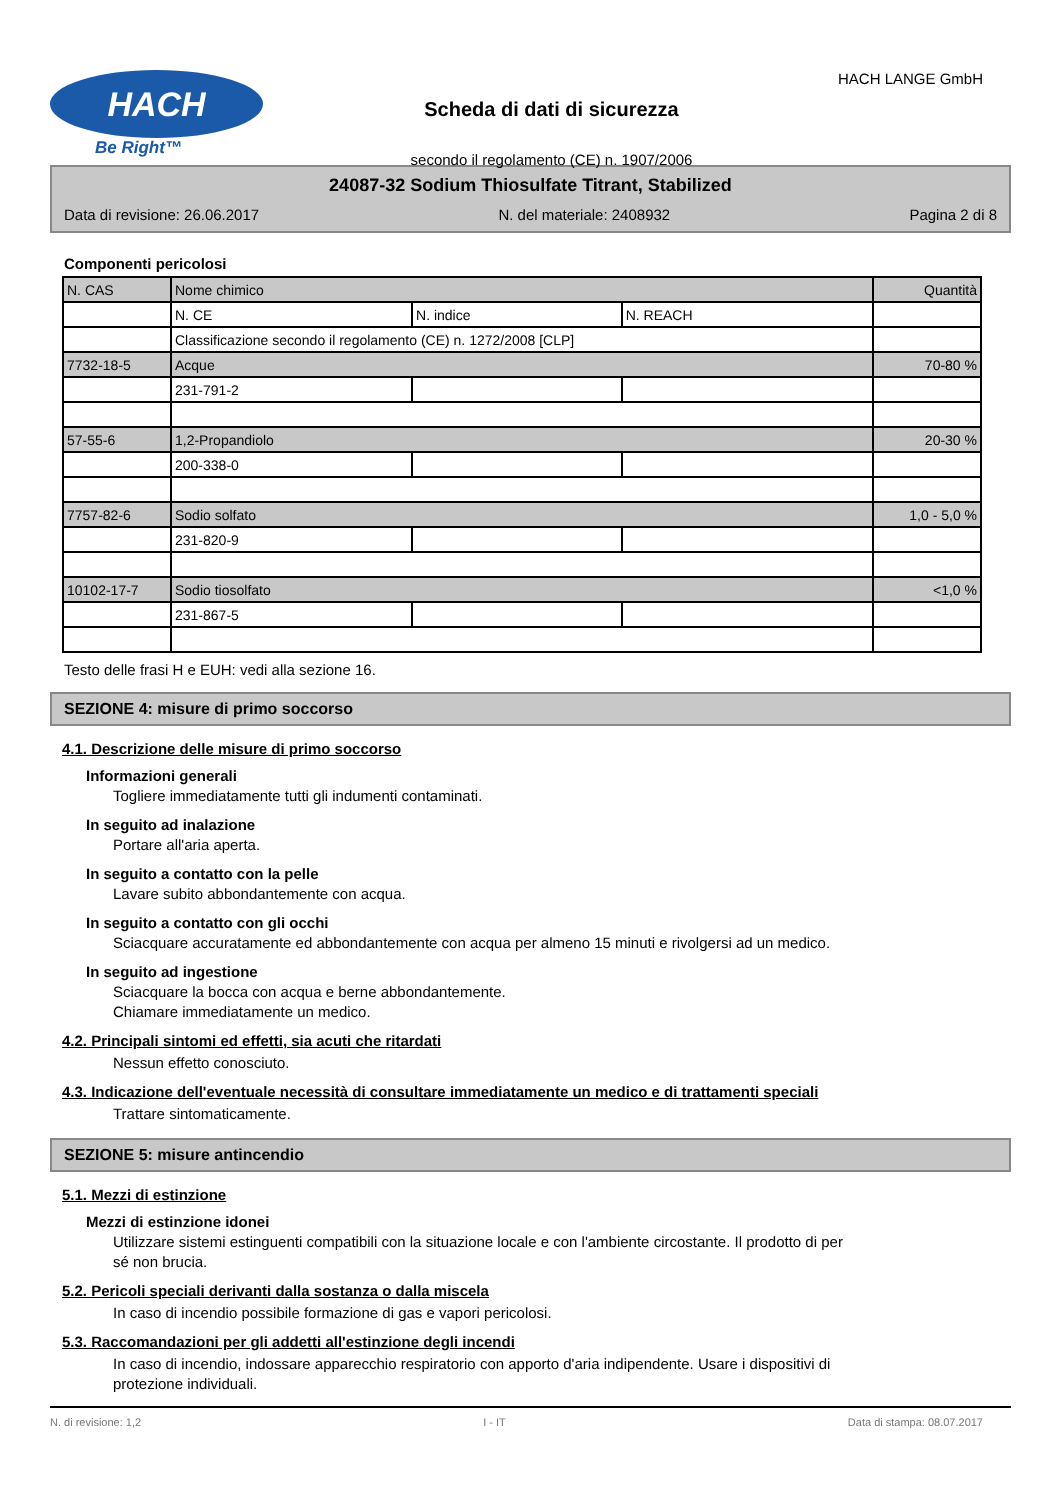HACH
Be Right™
Scheda di dati di sicurezza
secondo il regolamento (CE) n. 1907/2006
HACH LANGE GmbH
24087-32 Sodium Thiosulfate Titrant, Stabilized
Data di revisione: 26.06.2017 N. del materiale: 2408932 Pagina 2 di 8
Componenti pericolosi
| N. CAS | Nome chimico | | | Quantità |
| | N. CE | N. indice | N. REACH | |
| | Classificazione secondo il regolamento (CE) n. 1272/2008 [CLP] | | | |
| 7732-18-5 | Acque | | | 70-80 % |
| | 231-791-2 | | | |
| 57-55-6 | 1,2-Propandiolo | | | 20-30 % |
| | 200-338-0 | | | |
| 7757-82-6 | Sodio solfato | | | 1,0 - 5,0 % |
| | 231-820-9 | | | |
| 10102-17-7 | Sodio tiosolfato | | | <1,0 % |
| | 231-867-5 | | | |
Testo delle frasi H e EUH: vedi alla sezione 16.
SEZIONE 4: misure di primo soccorso
4.1. Descrizione delle misure di primo soccorso
Informazioni generali
Togliere immediatamente tutti gli indumenti contaminati.
In seguito ad inalazione
Portare all'aria aperta.
In seguito a contatto con la pelle
Lavare subito abbondantemente con acqua.
In seguito a contatto con gli occhi
Sciacquare accuratamente ed abbondantemente con acqua per almeno 15 minuti e rivolgersi ad un medico.
In seguito ad ingestione
Sciacquare la bocca con acqua e berne abbondantemente.
Chiamare immediatamente un medico.
4.2. Principali sintomi ed effetti, sia acuti che ritardati
Nessun effetto conosciuto.
4.3. Indicazione dell'eventuale necessità di consultare immediatamente un medico e di trattamenti speciali
Trattare sintomaticamente.
SEZIONE 5: misure antincendio
5.1. Mezzi di estinzione
Mezzi di estinzione idonei
Utilizzare sistemi estinguenti compatibili con la situazione locale e con l'ambiente circostante. Il prodotto di per
sé non brucia.
5.2. Pericoli speciali derivanti dalla sostanza o dalla miscela
In caso di incendio possibile formazione di gas e vapori pericolosi.
5.3. Raccomandazioni per gli addetti all'estinzione degli incendi
In caso di incendio, indossare apparecchio respiratorio con apporto d'aria indipendente. Usare i dispositivi di
protezione individuali.
N. di revisione: 1,2 I - IT Data di stampa: 08.07.2017